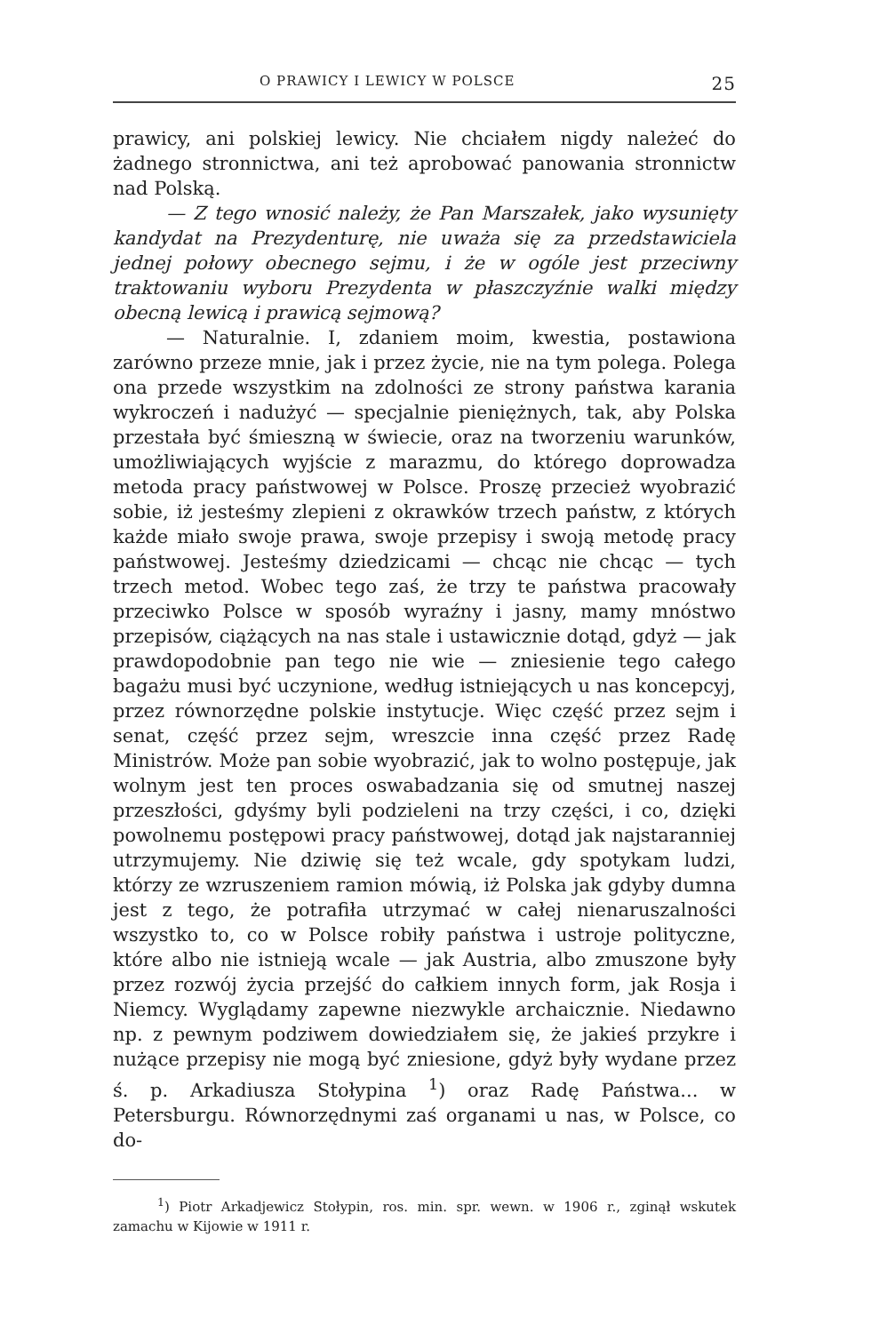O PRAWICY I LEWICY W POLSCE 25
prawicy, ani polskiej lewicy. Nie chciałem nigdy należeć do żadnego stronnictwa, ani też aprobować panowania stronnictw nad Polską.
— Z tego wnosić należy, że Pan Marszałek, jako wysunięty kandydat na Prezydenturę, nie uważa się za przedstawiciela jednej połowy obecnego sejmu, i że w ogóle jest przeciwny traktowaniu wyboru Prezydenta w płaszczyźnie walki między obecną lewicą i prawicą sejmową?
— Naturalnie. I, zdaniem moim, kwestia, postawiona zarówno przeze mnie, jak i przez życie, nie na tym polega. Polega ona przede wszystkim na zdolności ze strony państwa karania wykroczeń i nadużyć — specjalnie pieniężnych, tak, aby Polska przestała być śmieszną w świecie, oraz na tworzeniu warunków, umożliwiających wyjście z marazmu, do którego doprowadza metoda pracy państwowej w Polsce. Proszę przecież wyobrazić sobie, iż jesteśmy zlepieni z okrawków trzech państw, z których każde miało swoje prawa, swoje przepisy i swoją metodę pracy państwowej. Jesteśmy dziedzicami — chcąc nie chcąc — tych trzech metod. Wobec tego zaś, że trzy te państwa pracowały przeciwko Polsce w sposób wyraźny i jasny, mamy mnóstwo przepisów, ciążących na nas stale i ustawicznie dotąd, gdyż — jak prawdopodobnie pan tego nie wie — zniesienie tego całego bagażu musi być uczynione, według istniejących u nas koncepcyj, przez równorzędne polskie instytucje. Więc część przez sejm i senat, część przez sejm, wreszcie inna część przez Radę Ministrów. Może pan sobie wyobrazić, jak to wolno postępuje, jak wolnym jest ten proces oswabadzania się od smutnej naszej przeszłości, gdyśmy byli podzieleni na trzy części, i co, dzięki powolnemu postępowi pracy państwowej, dotąd jak najstaranniej utrzymujemy. Nie dziwię się też wcale, gdy spotykam ludzi, którzy ze wzruszeniem ramion mówią, iż Polska jak gdyby dumna jest z tego, że potrafiła utrzymać w całej nienaruszalności wszystko to, co w Polsce robiły państwa i ustroje polityczne, które albo nie istnieją wcale — jak Austria, albo zmuszone były przez rozwój życia przejść do całkiem innych form, jak Rosja i Niemcy. Wyglądamy zapewne niezwykle archaicznie. Niedawno np. z pewnym podziwem dowiedziałem się, że jakieś przykre i nużące przepisy nie mogą być zniesione, gdyż były wydane przez ś. p. Arkadiusza Stołypina <sup>1</sup>) oraz Radę Państwa... w Petersburgu. Równorzędnymi zaś organami u nas, w Polsce, co do-
<sup>1</sup>) Piotr Arkadjewicz Stołypin, ros. min. spr. wewn. w 1906 r., zginął wskutek zamachu w Kijowie w 1911 r.